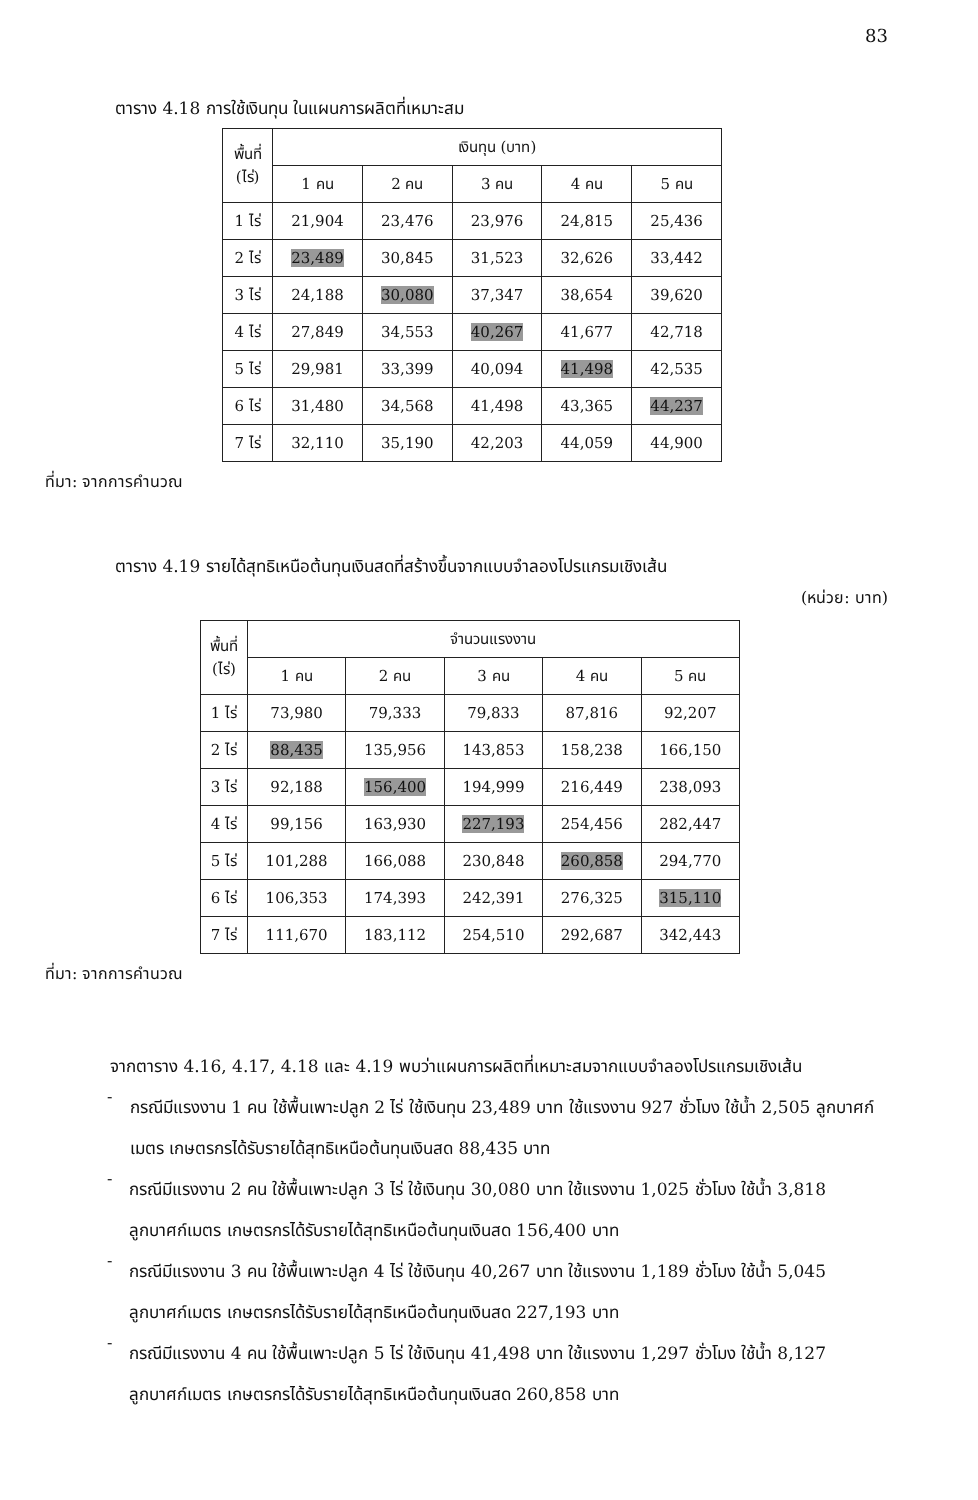83
ตาราง 4.18 การใช้เงินทุน ในแผนการผลิตที่เหมาะสม
| พื้นที่ (ไร่) | เงินทุน (บาท) | | | | |
| --- | --- | --- | --- | --- | --- |
| | 1 คน | 2 คน | 3 คน | 4 คน | 5 คน |
| 1 ไร่ | 21,904 | 23,476 | 23,976 | 24,815 | 25,436 |
| 2 ไร่ | 23,489 | 30,845 | 31,523 | 32,626 | 33,442 |
| 3 ไร่ | 24,188 | 30,080 | 37,347 | 38,654 | 39,620 |
| 4 ไร่ | 27,849 | 34,553 | 40,267 | 41,677 | 42,718 |
| 5 ไร่ | 29,981 | 33,399 | 40,094 | 41,498 | 42,535 |
| 6 ไร่ | 31,480 | 34,568 | 41,498 | 43,365 | 44,237 |
| 7 ไร่ | 32,110 | 35,190 | 42,203 | 44,059 | 44,900 |
ที่มา: จากการคำนวณ
ตาราง 4.19 รายได้สุทธิเหนือต้นทุนเงินสดที่สร้างขึ้นจากแบบจำลองโปรแกรมเชิงเส้น
(หน่วย: บาท)
| พื้นที่ (ไร่) | จำนวนแรงงาน | | | | |
| --- | --- | --- | --- | --- | --- |
| | 1 คน | 2 คน | 3 คน | 4 คน | 5 คน |
| 1 ไร่ | 73,980 | 79,333 | 79,833 | 87,816 | 92,207 |
| 2 ไร่ | 88,435 | 135,956 | 143,853 | 158,238 | 166,150 |
| 3 ไร่ | 92,188 | 156,400 | 194,999 | 216,449 | 238,093 |
| 4 ไร่ | 99,156 | 163,930 | 227,193 | 254,456 | 282,447 |
| 5 ไร่ | 101,288 | 166,088 | 230,848 | 260,858 | 294,770 |
| 6 ไร่ | 106,353 | 174,393 | 242,391 | 276,325 | 315,110 |
| 7 ไร่ | 111,670 | 183,112 | 254,510 | 292,687 | 342,443 |
ที่มา: จากการคำนวณ
จากตาราง 4.16, 4.17, 4.18 และ 4.19 พบว่าแผนการผลิตที่เหมาะสมจากแบบจำลองโปรแกรมเชิงเส้น
-
กรณีมีแรงงาน 1 คน ใช้พื้นเพาะปลูก 2 ไร่ ใช้เงินทุน 23,489 บาท ใช้แรงงาน 927 ชั่วโมง ใช้น้ำ 2,505 ลูกบาศก์เมตร เกษตรกรได้รับรายได้สุทธิเหนือต้นทุนเงินสด 88,435 บาท
-
กรณีมีแรงงาน 2 คน ใช้พื้นเพาะปลูก 3 ไร่ ใช้เงินทุน 30,080 บาท ใช้แรงงาน 1,025 ชั่วโมง ใช้น้ำ 3,818 ลูกบาศก์เมตร เกษตรกรได้รับรายได้สุทธิเหนือต้นทุนเงินสด 156,400 บาท
-
กรณีมีแรงงาน 3 คน ใช้พื้นเพาะปลูก 4 ไร่ ใช้เงินทุน 40,267 บาท ใช้แรงงาน 1,189 ชั่วโมง ใช้น้ำ 5,045 ลูกบาศก์เมตร เกษตรกรได้รับรายได้สุทธิเหนือต้นทุนเงินสด 227,193 บาท
-
กรณีมีแรงงาน 4 คน ใช้พื้นเพาะปลูก 5 ไร่ ใช้เงินทุน 41,498 บาท ใช้แรงงาน 1,297 ชั่วโมง ใช้น้ำ 8,127 ลูกบาศก์เมตร เกษตรกรได้รับรายได้สุทธิเหนือต้นทุนเงินสด 260,858 บาท